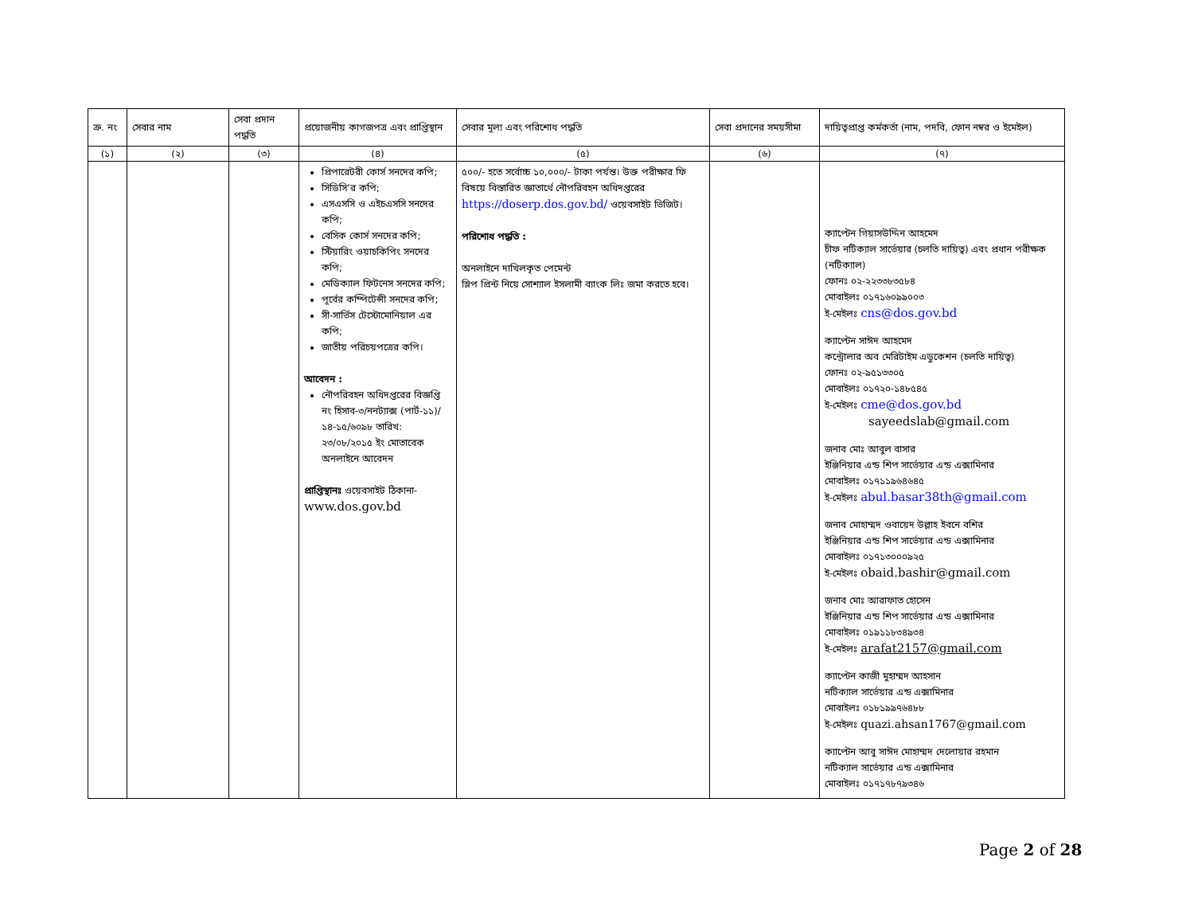| ক্র. নং | সেবার নাম | সেবা প্রদান পদ্ধতি | প্রয়োজনীয় কাগজপত্র এবং প্রাপ্তিস্থান | সেবার মূল্য এবং পরিশোধ পদ্ধতি | সেবা প্রদানের সময়সীমা | দায়িত্বপ্রাপ্ত কর্মকর্তা (নাম, পদবি, ফোন নম্বর ও ইমেইল) |
| --- | --- | --- | --- | --- | --- | --- |
| (১) | (২) | (৩) | (৪) | (৫) | (৬) | (৭) |
| | | | প্রিপারেটরী কোর্স সনদের কপি; সিডিসি’র কপি; এসএসসি ও এইচএসসি সনদের কপি; বেসিক কোর্স সনদের কপি; স্টিয়ারিং ওয়াচকিপিং সনদের কপি; মেডিক্যাল ফিটনেস সনদের কপি; পূর্বের কম্পিটেন্সী সনদের কপি; সী-সার্ভিস টেস্টোমোনিয়াল এর কপি; জাতীয় পরিচয়পত্রের কপি। আবেদন : নৌপরিবহন অধিদপ্তরের বিজ্ঞপ্তি নং হিসাব-৩/ননট্যাক্স (পার্ট-১১)/১৪-১৫/৬০৯৮ তারিখ: ২৩/০৮/২০১৫ ইং মোতাবেক অনলাইনে আবেদন প্রাপ্তিস্থানঃ ওয়েবসাইট ঠিকানা- www.dos.gov.bd | ৫০০/- হতে সর্বোচ্চ ১০,০০০/- টাকা পর্যন্ত। উক্ত পরীক্ষার ফি বিষয়ে বিস্তারিত জ্ঞাতার্থে নৌপরিবহন অধিদপ্তরের https://doserp.dos.gov.bd/ ওয়েবসাইট ভিজিট। পরিশোধ পদ্ধতি : অনলাইনে দাখিলকৃত পেমেন্ট স্লিপ প্রিন্ট নিয়ে সোশ্যাল ইসলামী ব্যাংক লিঃ জমা করতে হবে। | | ক্যাপ্টেন গিয়াসউদ্দিন আহমেদ চীফ নটিক্যাল সার্ভেয়ার (চলতি দায়িত্ব) এবং প্রধান পরীক্ষক (নটিক্যাল) ফোনঃ ০২-২২৩৩৮৩৫৮৪ মোবাইলঃ ০১৭১৬০৯৯০০৩ ই-মেইলঃ cns@dos.gov.bd ক্যাপ্টেন সাঈদ আহমেদ কন্ট্রোলার অব মেরিটাইম এডুকেশন (চলতি দায়িত্ব) ফোনঃ ০২-৯৫১৩৩০৫ মোবাইলঃ ০১৭২০-১৪৮৫৪৫ ই-মেইলঃ cme@dos.gov.bd sayeedslab@gmail.com জনাব মোঃ আবুল বাসার ইঞ্জিনিয়ার এন্ড শিপ সার্ভেয়ার এন্ড এক্সামিনার মোবাইলঃ ০১৭১১৯৬৪৬৪৫ ই-মেইলঃ abul.basar38th@gmail.com জনাব মোহাম্মদ ওবায়েদ উল্লাহ ইবনে বশির ইঞ্জিনিয়ার এন্ড শিপ সার্ভেয়ার এন্ড এক্সামিনার মোবাইলঃ ০১৭১৩০০০৯২৫ ই-মেইলঃ obaid.bashir@gmail.com জনাব মোঃ আরাফাত হোসেন ইঞ্জিনিয়ার এন্ড শিপ সার্ভেয়ার এন্ড এক্সামিনার মোবাইলঃ ০১৯১১৮৩৪৯৩৪ ই-মেইলঃ arafat2157@gmail.com ক্যাপ্টেন কাজী মুহাম্মদ আহসান নটিক্যাল সার্ভেয়ার এন্ড এক্সামিনার মোবাইলঃ ০১৮১৯৯৭৬৪৮৮ ই-মেইলঃ quazi.ahsan1767@gmail.com ক্যাপ্টেন আবু সাঈদ মোহাম্মদ দেলোয়ার রহমান নটিক্যাল সার্ভেয়ার এন্ড এক্সামিনার মোবাইলঃ ০১৭১৭৮৭৯৩৪৬ |
Page 2 of 28